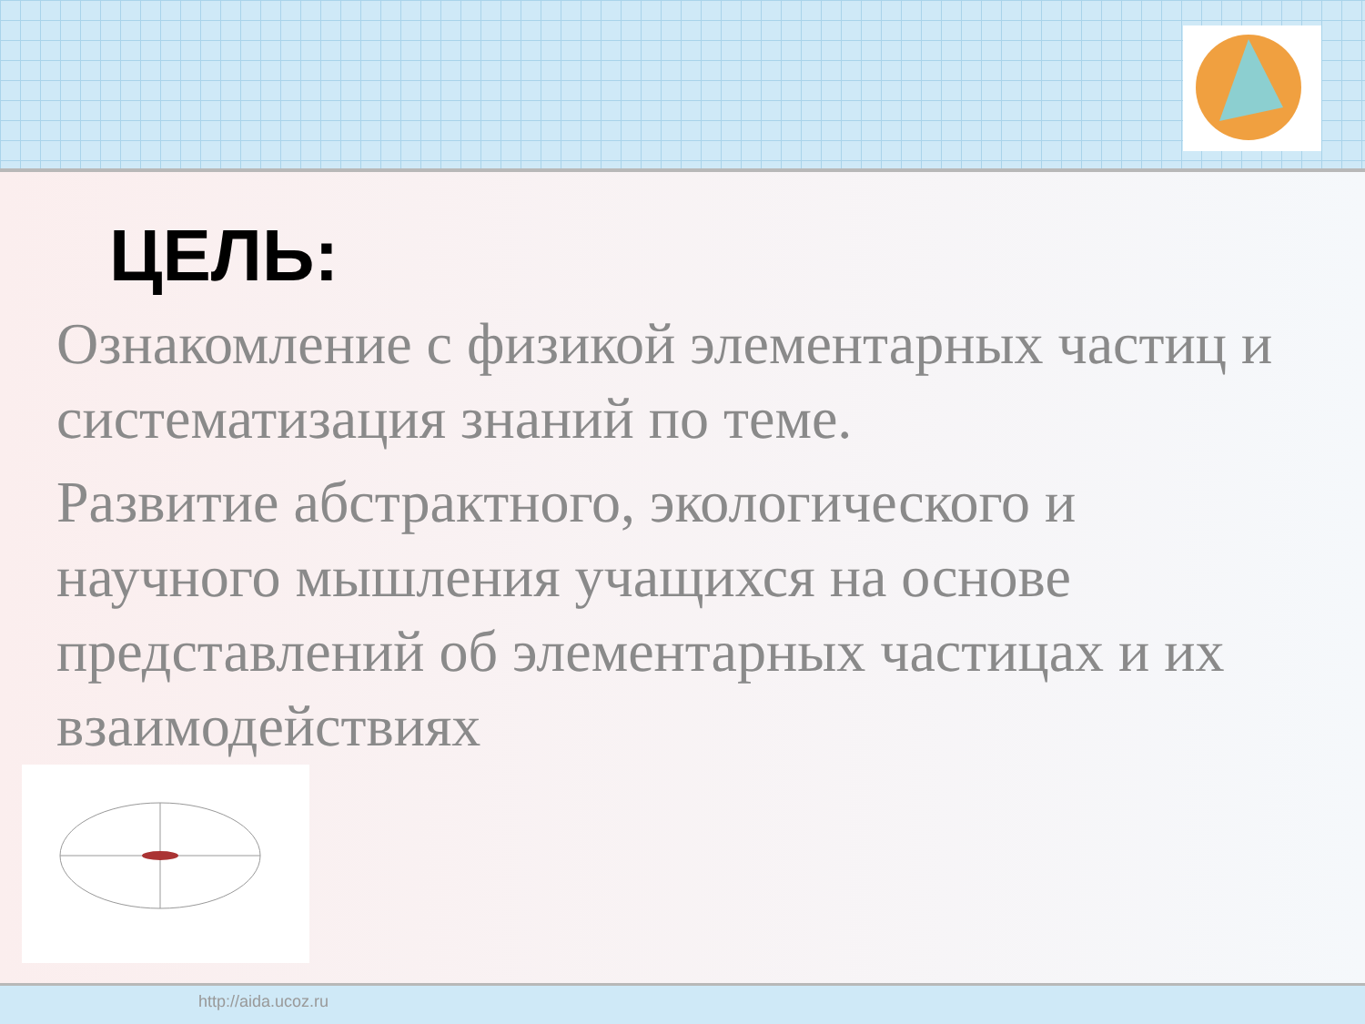ЦЕЛЬ:
Ознакомление с физикой элементарных частиц и систематизация знаний по теме.
Развитие абстрактного, экологического и научного мышления учащихся на основе представлений об элементарных частицах и их взаимодействиях
http://aida.ucoz.ru